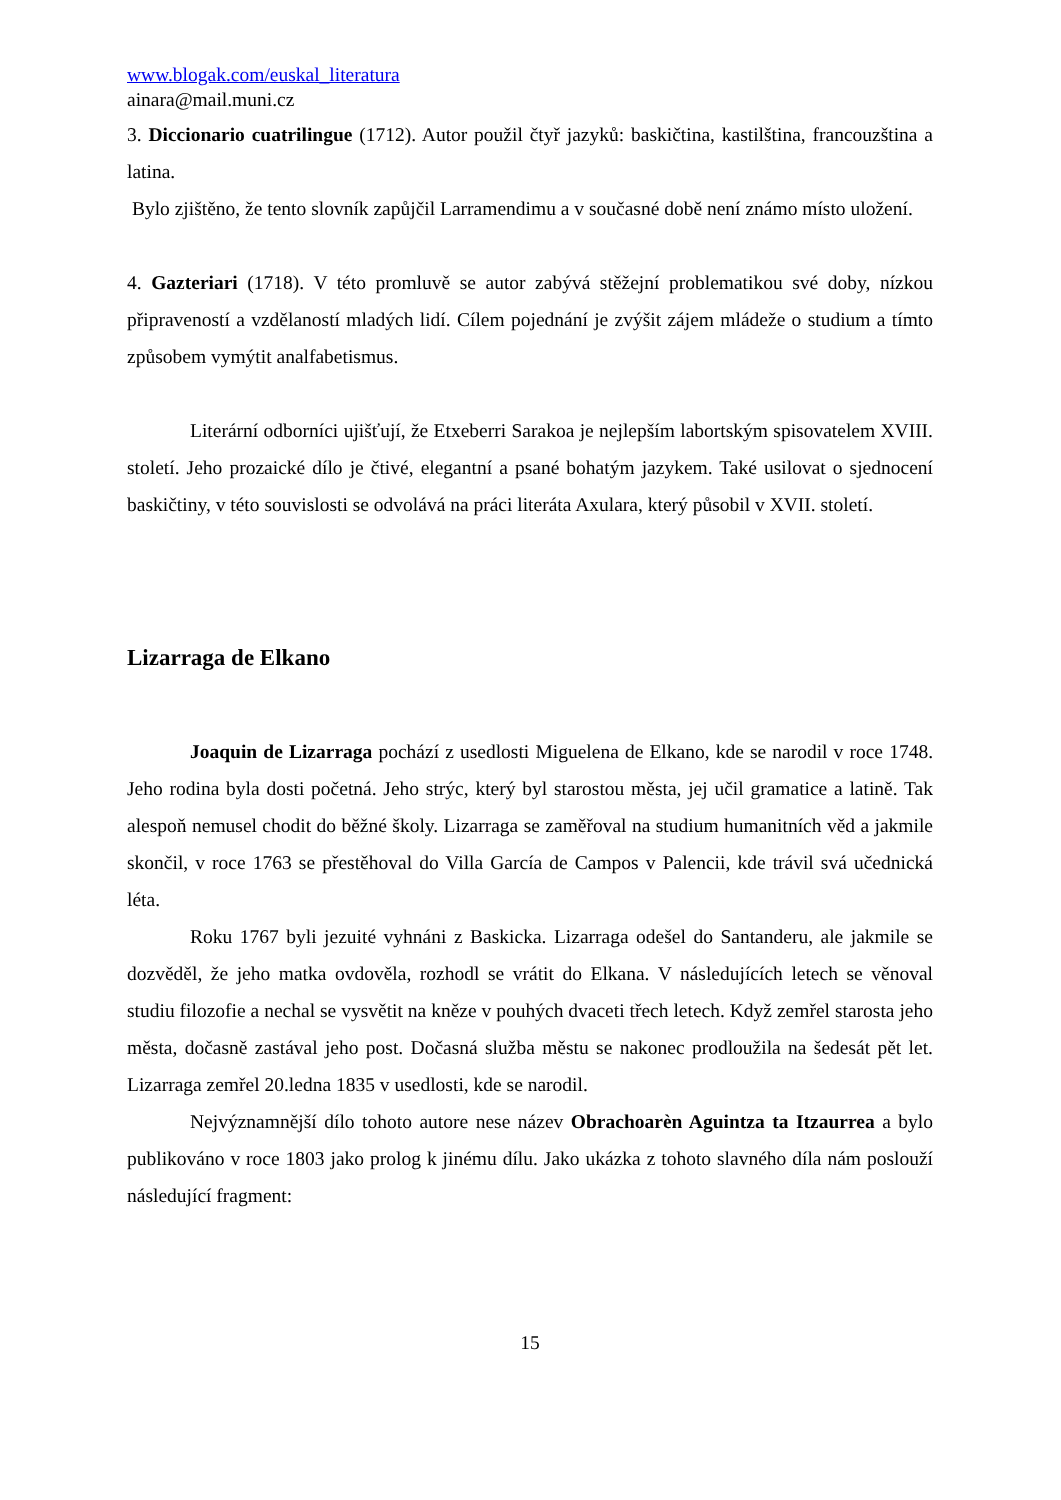www.blogak.com/euskal_literatura
ainara@mail.muni.cz
3. Diccionario cuatrilingue (1712). Autor použil čtyř jazyků: baskičtina, kastilština, francouzština a latina.
Bylo zjištěno, že tento slovník zapůjčil Larramendimu a v současné době není známo místo uložení.
4. Gazteriari (1718). V této promluvě se autor zabývá stěžejní problematikou své doby, nízkou připraveností a vzdělaností mladých lidí. Cílem pojednání je zvýšit zájem mládeže o studium a tímto způsobem vymýtit analfabetismus.
Literární odborníci ujišťují, že Etxeberri Sarakoa je nejlepším labortským spisovatelem XVIII. století. Jeho prozaické dílo je čtivé, elegantní a psané bohatým jazykem. Také usilovat o sjednocení baskičtiny, v této souvislosti se odvolává na práci literáta Axulara, který působil v XVII. století.
Lizarraga de Elkano
Joaquin de Lizarraga pochází z usedlosti Miguelena de Elkano, kde se narodil v roce 1748. Jeho rodina byla dosti početná. Jeho strýc, který byl starostou města, jej učil gramatice a latině. Tak alespoň nemusel chodit do běžné školy. Lizarraga se zaměřoval na studium humanitních věd a jakmile skončil, v roce 1763 se přestěhoval do Villa García de Campos v Palencii, kde trávil svá učednická léta.
Roku 1767 byli jezuité vyhnáni z Baskicka. Lizarraga odešel do Santanderu, ale jakmile se dozvěděl, že jeho matka ovdověla, rozhodl se vrátit do Elkana. V následujících letech se věnoval studiu filozofie a nechal se vysvětit na kněze v pouhých dvaceti třech letech. Když zemřel starosta jeho města, dočasně zastával jeho post. Dočasná služba městu se nakonec prodloužila na šedesát pět let. Lizarraga zemřel 20.ledna 1835 v usedlosti, kde se narodil.
Nejvýznamnější dílo tohoto autore nese název Obrachoarèn Aguintza ta Itzaurrea a bylo publikováno v roce 1803 jako prolog k jinému dílu. Jako ukázka z tohoto slavného díla nám poslouží následující fragment:
15